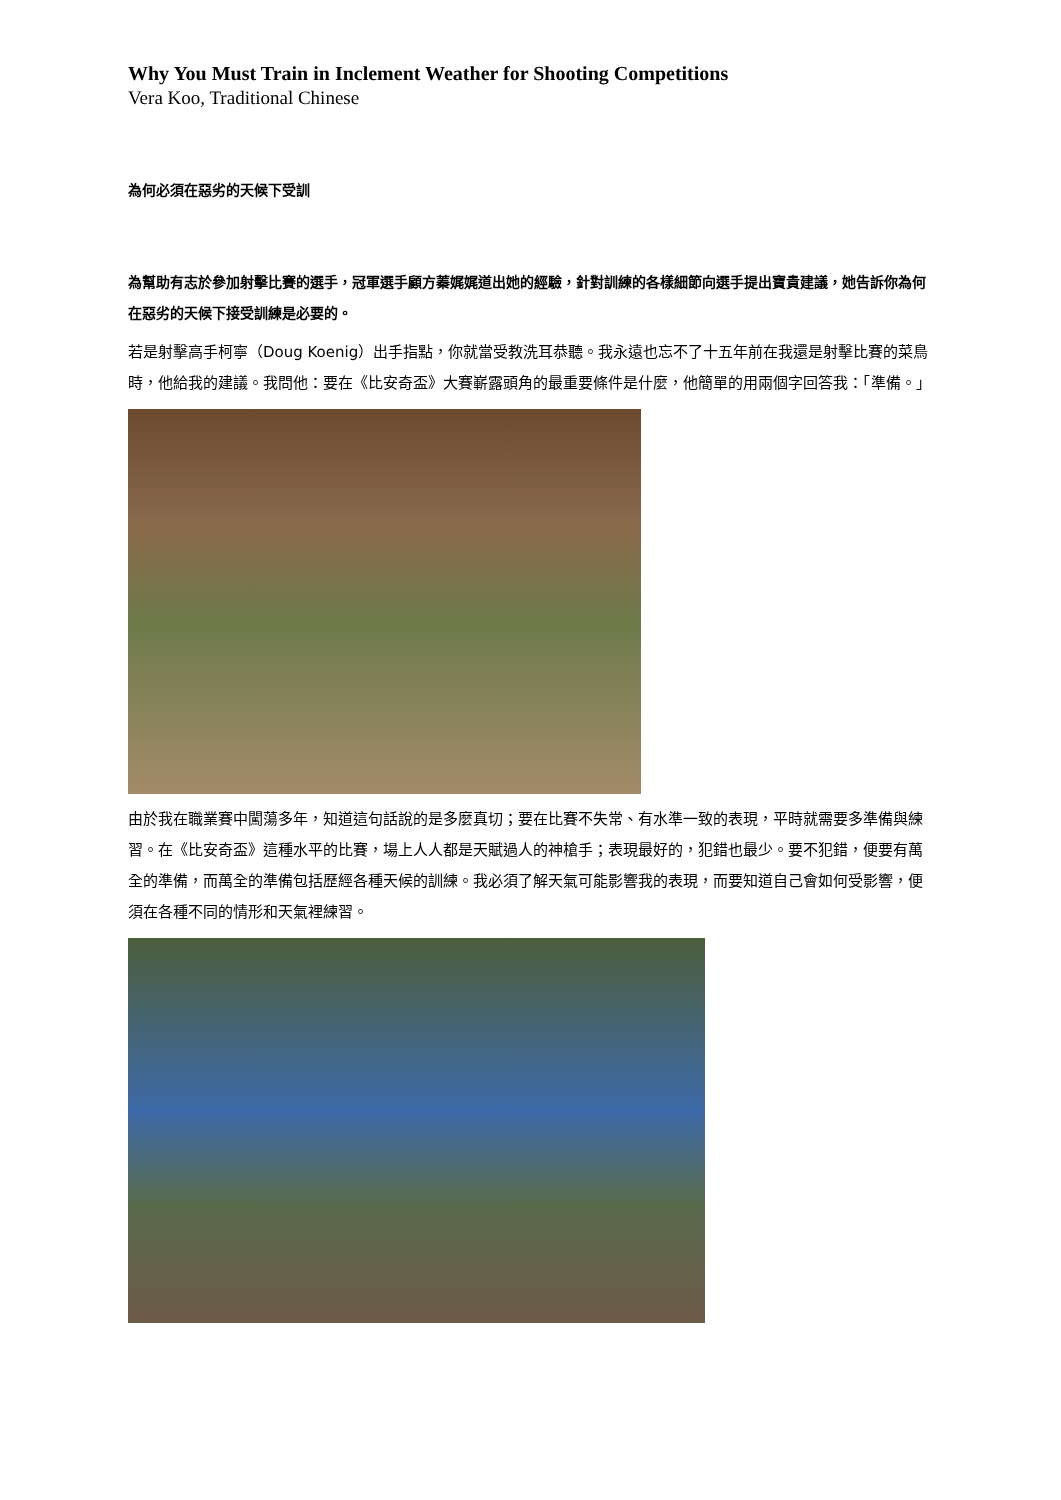Why You Must Train in Inclement Weather for Shooting Competitions
Vera Koo, Traditional Chinese
為何必須在惡劣的天候下受訓
為幫助有志於參加射擊比賽的選手，冠軍選手顧方蓁娓娓道出她的經驗，針對訓練的各樣細節向選手提出寶貴建議，她告訴你為何在惡劣的天候下接受訓練是必要的。
若是射擊高手柯寧（Doug Koenig）出手指點，你就當受教洗耳恭聽。我永遠也忘不了十五年前在我還是射擊比賽的菜鳥時，他給我的建議。我問他：要在《比安奇盃》大賽嶄露頭角的最重要條件是什麼，他簡單的用兩個字回答我：「準備。」
由於我在職業賽中闖蕩多年，知道這句話說的是多麼真切；要在比賽不失常、有水準一致的表現，平時就需要多準備與練習。在《比安奇盃》這種水平的比賽，場上人人都是天賦過人的神槍手；表現最好的，犯錯也最少。要不犯錯，便要有萬全的準備，而萬全的準備包括歷經各種天候的訓練。我必須了解天氣可能影響我的表現，而要知道自己會如何受影響，便須在各種不同的情形和天氣裡練習。